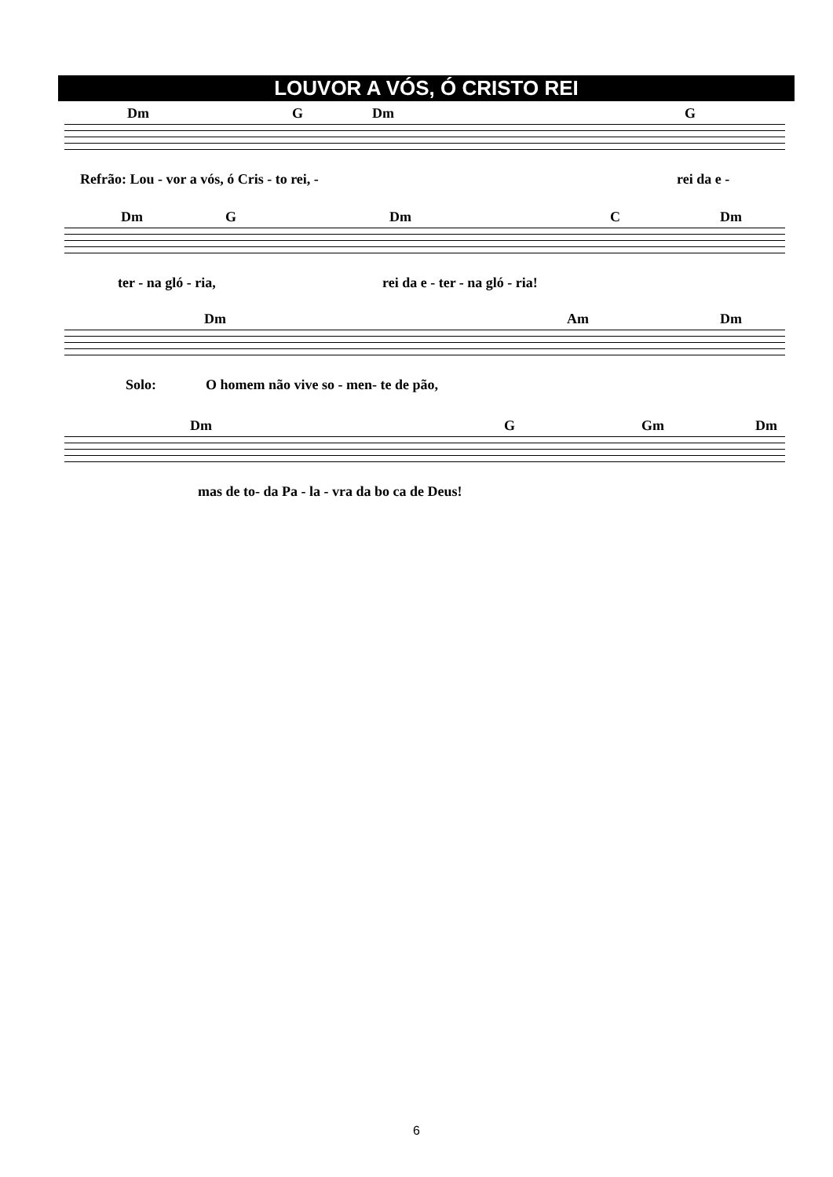LOUVOR A VÓS, Ó CRISTO REI
Dm G Dm G
Refrão: Lou - vor a vós, ó Cris - to rei, - rei da e -
Dm G Dm C Dm
ter - na gló - ria, rei da e - ter - na gló - ria!
Dm Am Dm
Solo: O homem não vive so - men- te de pão,
Dm G Gm Dm
mas de to- da Pa - la - vra da bo ca de Deus!
6